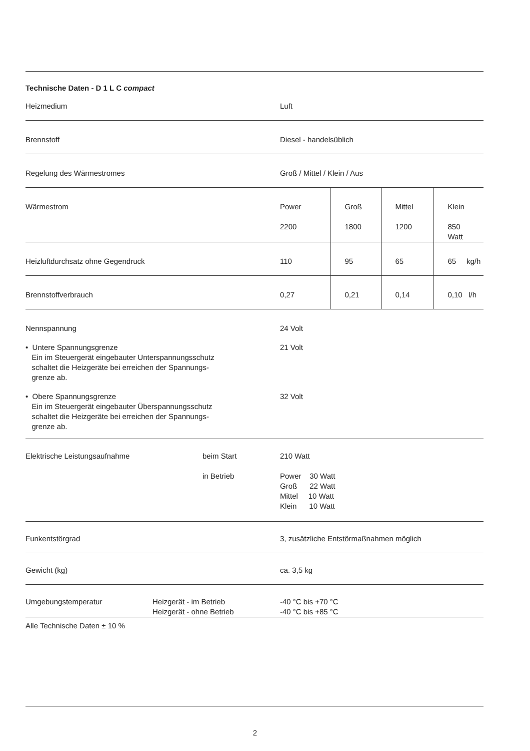Technische Daten - D 1 L C compact
| Heizmedium | | | Luft | | | |
| Brennstoff | | | Diesel - handelsüblich | | | |
| Regelung des Wärmestromes | | | Groß / Mittel / Klein / Aus | | | |
| Wärmestrom | | | Power 2200 | Groß 1800 | Mittel 1200 | Klein 850 Watt |
| Heizluftdurchsatz ohne Gegendruck | | | 110 | 95 | 65 | 65 kg/h |
| Brennstoffverbrauch | | | 0,27 | 0,21 | 0,14 | 0,10 l/h |
| Nennspannung | | | 24 Volt | | | |
| • Untere Spannungsgrenze Ein im Steuergerät eingebauter Unterspannungsschutz schaltet die Heizgeräte bei erreichen der Spannungs- grenze ab. | | | 21 Volt | | | |
| • Obere Spannungsgrenze Ein im Steuergerät eingebauter Überspannungsschutz schaltet die Heizgeräte bei erreichen der Spannungs- grenze ab. | | | 32 Volt | | | |
| Elektrische Leistungsaufnahme | | beim Start | 210 Watt | | | |
| | | in Betrieb | Power 30 Watt Groß 22 Watt Mittel 10 Watt Klein 10 Watt | | | |
| Funkentstörgrad | | | 3, zusätzliche Entstörmaßnahmen möglich | | | |
| Gewicht (kg) | | | ca. 3,5 kg | | | |
| Umgebungstemperatur | Heizgerät - im Betrieb Heizgerät - ohne Betrieb | | -40 °C bis +70 °C -40 °C bis +85 °C | | | |
Alle Technische Daten ± 10 %
2